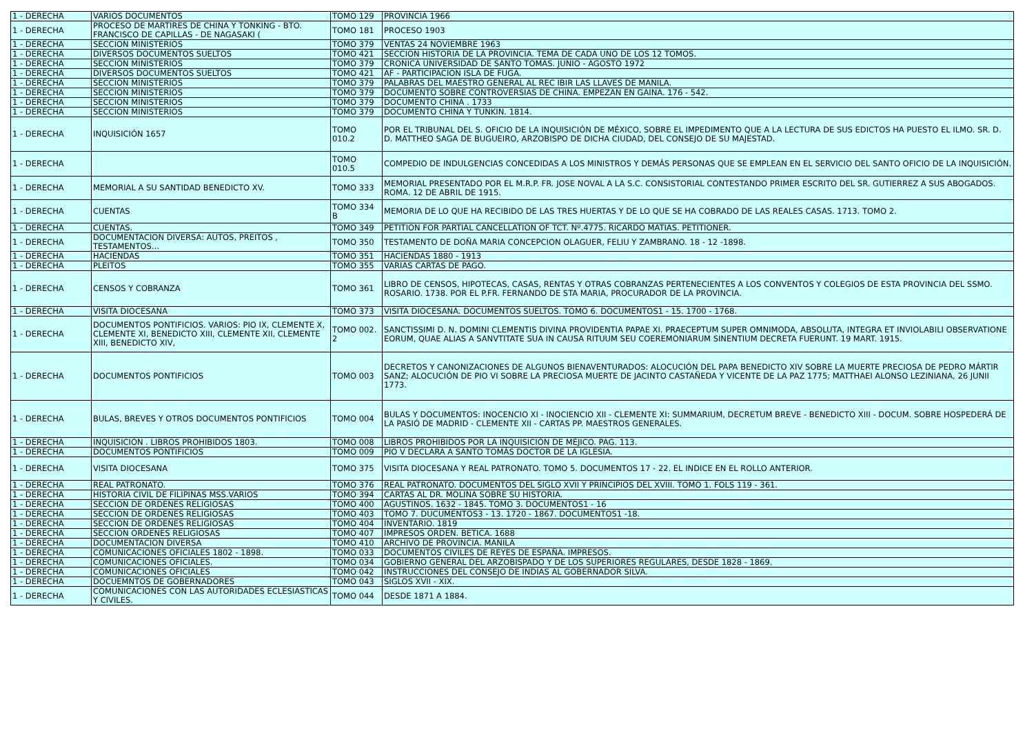| 1 - DERECHA | VARIOS DOCUMENTOS | TOMO 129 | PROVINCIA 1966 |
| 1 - DERECHA | PROCESO DE MARTIRES DE CHINA Y TONKING - BTO. FRANCISCO DE CAPILLAS - DE NAGASAKI ( | TOMO 181 | PROCESO 1903 |
| 1 - DERECHA | SECCION MINISTERIOS | TOMO 379 | VENTAS 24 NOVIEMBRE 1963 |
| 1 - DERECHA | DIVERSOS DOCUMENTOS SUELTOS | TOMO 421 | SECCION HISTORIA DE LA PROVINCIA. TEMA DE CADA UNO DE LOS 12 TOMOS. |
| 1 - DERECHA | SECCION MINISTERIOS | TOMO 379 | CRONICA UNIVERSIDAD DE SANTO TOMAS. JUNIO - AGOSTO 1972 |
| 1 - DERECHA | DIVERSOS DOCUMENTOS SUELTOS | TOMO 421 | AF - PARTICIPACION ISLA DE FUGA. |
| 1 - DERECHA | SECCION MINISTERIOS | TOMO 379 | PALABRAS DEL MAESTRO GENERAL AL REC IBIR LAS LLAVES DE MANILA. |
| 1 - DERECHA | SECCION MINISTERIOS | TOMO 379 | DOCUMENTO SOBRE CONTROVERSIAS DE CHINA. EMPEZAN EN GAINA. 176 - 542. |
| 1 - DERECHA | SECCION MINISTERIOS | TOMO 379 | DOCUMENTO CHINA . 1733 |
| 1 - DERECHA | SECCION MINISTERIOS | TOMO 379 | DOCUMENTO CHINA Y TUNKIN. 1814. |
| 1 - DERECHA | INQUISICIÓN 1657 | TOMO 010.2 | POR EL TRIBUNAL DEL S. OFICIO DE LA INQUISICIÓN DE MÉXICO, SOBRE EL IMPEDIMENTO QUE A LA LECTURA DE SUS EDICTOS HA PUESTO EL ILMO. SR. D. D. MATTHEO SAGA DE BUGUEIRO, ARZOBISPO DE DICHA CIUDAD, DEL CONSEJO DE SU MAJESTAD. |
| 1 - DERECHA | | TOMO 010.5 | COMPEDIO DE INDULGENCIAS CONCEDIDAS A LOS MINISTROS Y DEMÁS PERSONAS QUE SE EMPLEAN EN EL SERVICIO DEL SANTO OFICIO DE LA INQUISICIÓN. |
| 1 - DERECHA | MEMORIAL A SU SANTIDAD BENEDICTO XV. | TOMO 333 | MEMORIAL PRESENTADO POR EL M.R.P. FR. JOSE NOVAL A LA S.C. CONSISTORIAL CONTESTANDO PRIMER ESCRITO DEL SR. GUTIERREZ A SUS ABOGADOS. ROMA. 12 DE ABRIL DE 1915. |
| 1 - DERECHA | CUENTAS | TOMO 334 B | MEMORIA DE LO QUE HA RECIBIDO DE LAS TRES HUERTAS Y DE LO QUE SE HA COBRADO DE LAS REALES CASAS. 1713. TOMO 2. |
| 1 - DERECHA | CUENTAS. | TOMO 349 | PETITION FOR PARTIAL CANCELLATION OF TCT. Nº.4775. RICARDO MATIAS. PETITIONER. |
| 1 - DERECHA | DOCUMENTACION DIVERSA: AUTOS, PREITOS , TESTAMENTOS… | TOMO 350 | TESTAMENTO DE DOÑA MARIA CONCEPCION OLAGUER, FELIU Y ZAMBRANO. 18 - 12 -1898. |
| 1 - DERECHA | HACIENDAS | TOMO 351 | HACIENDAS 1880 - 1913 |
| 1 - DERECHA | PLEITOS | TOMO 355 | VARIAS CARTAS DE PAGO. |
| 1 - DERECHA | CENSOS Y COBRANZA | TOMO 361 | LIBRO DE CENSOS, HIPOTECAS, CASAS, RENTAS Y OTRAS COBRANZAS PERTENECIENTES A LOS CONVENTOS Y COLEGIOS DE ESTA PROVINCIA DEL SSMO. ROSARIO. 1738. POR EL P.FR. FERNANDO DE STA MARIA, PROCURADOR DE LA PROVINCIA. |
| 1 - DERECHA | VISITA DIOCESANA | TOMO 373 | VISITA DIOCESANA. DOCUMENTOS SUELTOS. TOMO 6. DOCUMENTOS1 - 15. 1700 - 1768. |
| 1 - DERECHA | DOCUMENTOS PONTIFICIOS. VARIOS: PIO IX, CLEMENTE X, CLEMENTE XI, BENEDICTO XIII, CLEMENTE XII, CLEMENTE XIII, BENEDICTO XIV, | TOMO 002. 2 | SANCTISSIMI D. N. DOMINI CLEMENTIS DIVINA PROVIDENTIA PAPAE XI. PRAECEPTUM SUPER OMNIMODA, ABSOLUTA, INTEGRA ET INVIOLABILI OBSERVATIONE EORUM, QUAE ALIAS A SANVTITATE SUA IN CAUSA RITUUM SEU COEREMONIARUM SINENTIUM DECRETA FUERUNT. 19 MART. 1915. |
| 1 - DERECHA | DOCUMENTOS PONTIFICIOS | TOMO 003 | DECRETOS Y CANONIZACIONES DE ALGUNOS BIENAVENTURADOS: ALOCUCIÓN DEL PAPA BENEDICTO XIV SOBRE LA MUERTE PRECIOSA DE PEDRO MÁRTIR SANZ; ALOCUCIÓN DE PIO VI SOBRE LA PRECIOSA MUERTE DE JACINTO CASTAÑEDA Y VICENTE DE LA PAZ 1775; MATTHAEI ALONSO LEZINIANA, 26 JUNII 1773. |
| 1 - DERECHA | BULAS, BREVES Y OTROS DOCUMENTOS PONTIFICIOS | TOMO 004 | BULAS Y DOCUMENTOS: INOCENCIO XI - INOCIENCIO XII - CLEMENTE XI: SUMMARIUM, DECRETUM BREVE - BENEDICTO XIII - DOCUM. SOBRE HOSPEDERÁ DE LA PASIÓ DE MADRID - CLEMENTE XII - CARTAS PP. MAESTROS GENERALES. |
| 1 - DERECHA | INQUISICIÓN . LIBROS PROHIBIDOS 1803. | TOMO 008 | LIBROS PROHIBIDOS POR LA INQUISICIÓN DE MÉJICO. PAG. 113. |
| 1 - DERECHA | DOCUMENTOS PONTIFICIOS | TOMO 009 | PIO V DECLARA A SANTO TOMÁS DOCTOR DE LA IGLESIA. |
| 1 - DERECHA | VISITA DIOCESANA | TOMO 375 | VISITA DIOCESANA Y REAL PATRONATO. TOMO 5. DOCUMENTOS 17 - 22. EL INDICE EN EL ROLLO ANTERIOR. |
| 1 - DERECHA | REAL PATRONATO. | TOMO 376 | REAL PATRONATO. DOCUMENTOS DEL SIGLO XVII Y PRINCIPIOS DEL XVIII. TOMO 1. FOLS 119 - 361. |
| 1 - DERECHA | HISTORIA CIVIL DE FILIPINAS MSS.VARIOS | TOMO 394 | CARTAS AL DR. MOLINA SOBRE SU HISTORIA. |
| 1 - DERECHA | SECCION DE ORDENES RELIGIOSAS | TOMO 400 | AGUSTINOS. 1632 - 1845. TOMO 3. DOCUMENTOS1 - 16 |
| 1 - DERECHA | SECCION DE ORDENES RELIGIOSAS | TOMO 403 | TOMO 7. DUCUMENTOS3 - 13. 1720 - 1867. DOCUMENTOS1 -18. |
| 1 - DERECHA | SECCION DE ORDENES RELIGIOSAS | TOMO 404 | INVENTARIO. 1819 |
| 1 - DERECHA | SECCION ORDENES RELIGIOSAS | TOMO 407 | IMPRESOS ORDEN. BETICA. 1688 |
| 1 - DERECHA | DOCUMENTACION DIVERSA | TOMO 410 | ARCHIVO DE PROVINCIA. MANILA |
| 1 - DERECHA | COMUNICACIONES OFICIALES 1802 - 1898. | TOMO 033 | DOCUMENTOS CIVILES DE REYES DE ESPAÑA. IMPRESOS. |
| 1 - DERECHA | COMUNICACIONES OFICIALES. | TOMO 034 | GOBIERNO GENERAL DEL ARZOBISPADO Y DE LOS SUPERIORES REGULARES, DESDE 1828 - 1869. |
| 1 - DERECHA | COMUNICACIONES OFICIALES | TOMO 042 | INSTRUCCIONES DEL CONSEJO DE INDIAS AL GOBERNADOR SILVA. |
| 1 - DERECHA | DOCUEMNTOS DE GOBERNADORES | TOMO 043 | SIGLOS XVII - XIX. |
| 1 - DERECHA | COMUNICACIONES CON LAS AUTORIDADES ECLESIASTICAS Y CIVILES. | TOMO 044 | DESDE 1871 A 1884. |